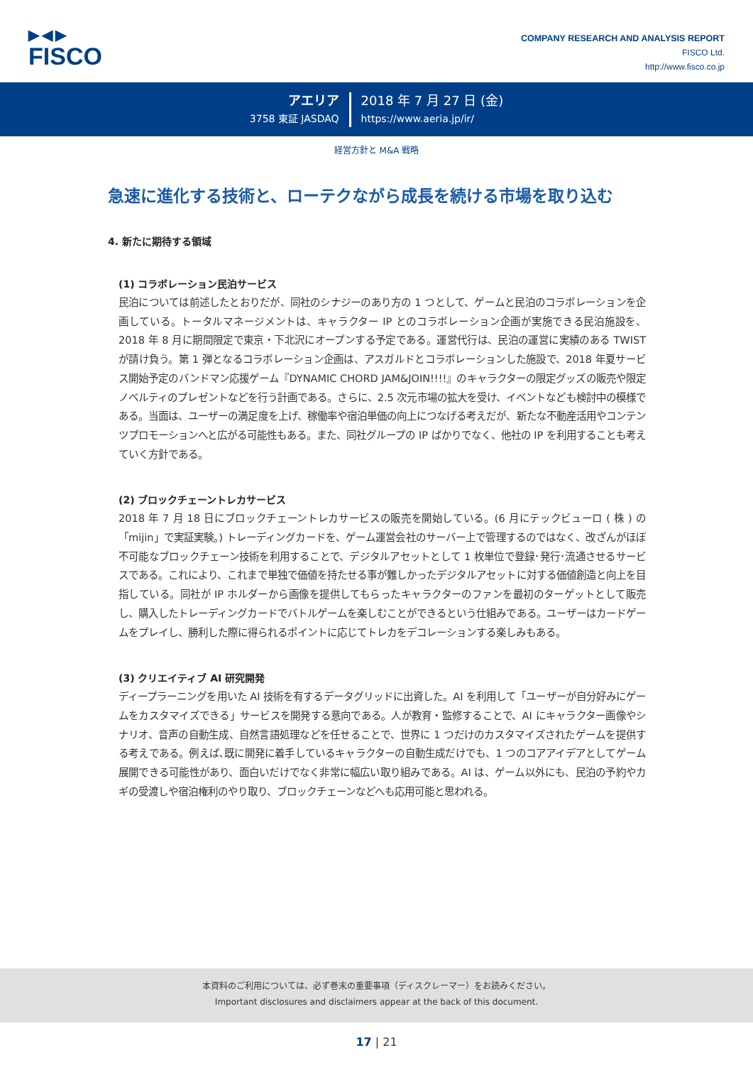▶◀▶
FISCO
COMPANY RESEARCH AND ANALYSIS REPORT
FISCO Ltd.
http://www.fisco.co.jp
アエリア
3758 東証 JASDAQ
2018 年 7 月 27 日 (金)
https://www.aeria.jp/ir/
経営方針と M&A 戦略
急速に進化する技術と、ローテクながら成長を続ける市場を取り込む
4. 新たに期待する領域
(1) コラボレーション民泊サービス
民泊については前述したとおりだが、同社のシナジーのあり方の 1 つとして、ゲームと民泊のコラボレーションを企画している。トータルマネージメントは、キャラクター IP とのコラボレーション企画が実施できる民泊施設を、2018 年 8 月に期間限定で東京・下北沢にオープンする予定である。運営代行は、民泊の運営に実績のある TWIST が請け負う。第 1 弾となるコラボレーション企画は、アスガルドとコラボレーションした施設で、2018 年夏サービス開始予定のバンドマン応援ゲーム『DYNAMIC CHORD JAM&JOIN!!!!』のキャラクターの限定グッズの販売や限定ノベルティのプレゼントなどを行う計画である。さらに、2.5 次元市場の拡大を受け、イベントなども検討中の模様である。当面は、ユーザーの満足度を上げ、稼働率や宿泊単価の向上につなげる考えだが、新たな不動産活用やコンテンツプロモーションへと広がる可能性もある。また、同社グループの IP ばかりでなく、他社の IP を利用することも考えていく方針である。
(2) ブロックチェーントレカサービス
2018 年 7 月 18 日にブロックチェーントレカサービスの販売を開始している。(6 月にテックビューロ ( 株 ) の「mijin」で実証実験。) トレーディングカードを、ゲーム運営会社のサーバー上で管理するのではなく、改ざんがほぼ不可能なブロックチェーン技術を利用することで、デジタルアセットとして 1 枚単位で登録･発行･流通させるサービスである。これにより、これまで単独で価値を持たせる事が難しかったデジタルアセットに対する価値創造と向上を目指している。同社が IP ホルダーから画像を提供してもらったキャラクターのファンを最初のターゲットとして販売し、購入したトレーディングカードでバトルゲームを楽しむことができるという仕組みである。ユーザーはカードゲームをプレイし、勝利した際に得られるポイントに応じてトレカをデコレーションする楽しみもある。
(3) クリエイティブ AI 研究開発
ディープラーニングを用いた AI 技術を有するデータグリッドに出資した。AI を利用して「ユーザーが自分好みにゲームをカスタマイズできる」サービスを開発する意向である。人が教育・監修することで、AI にキャラクター画像やシナリオ、音声の自動生成、自然言語処理などを任せることで、世界に 1 つだけのカスタマイズされたゲームを提供する考えである。例えば､既に開発に着手しているキャラクターの自動生成だけでも、1 つのコアアイデアとしてゲーム展開できる可能性があり、面白いだけでなく非常に幅広い取り組みである。AI は、ゲーム以外にも、民泊の予約やカギの受渡しや宿泊権利のやり取り、ブロックチェーンなどへも応用可能と思われる。
本資料のご利用については、必ず巻末の重要事項（ディスクレーマー）をお読みください。
Important disclosures and disclaimers appear at the back of this document.
17 | 21